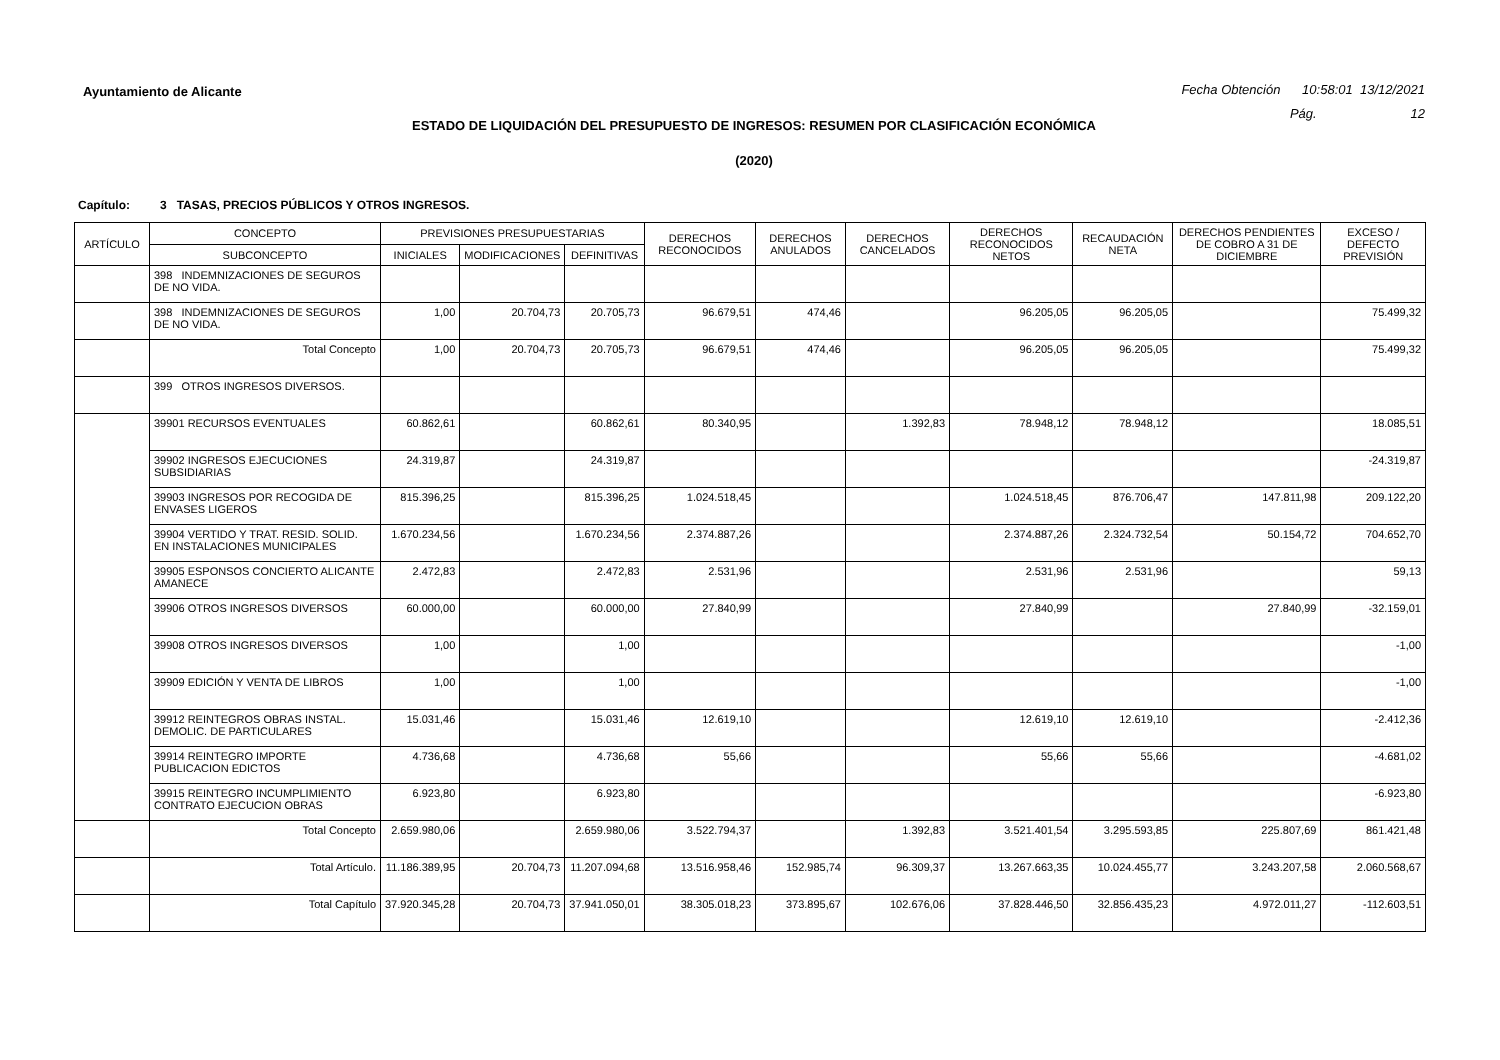Ayuntamiento de Alicante
Fecha Obtención 10:58:01 13/12/2021
Pág. 12
ESTADO DE LIQUIDACIÓN DEL PRESUPUESTO DE INGRESOS: RESUMEN POR CLASIFICACIÓN ECONÓMICA
(2020)
Capítulo: 3 TASAS, PRECIOS PÚBLICOS Y OTROS INGRESOS.
| ARTÍCULO | CONCEPTO | PREVISIONES PRESUPUESTARIAS | | | DERECHOS RECONOCIDOS | DERECHOS ANULADOS | DERECHOS CANCELADOS | DERECHOS RECONOCIDOS NETOS | RECAUDACIÓN NETA | DERECHOS PENDIENTES DE COBRO A 31 DE DICIEMBRE | EXCESO / DEFECTO PREVISIÓN |
| --- | --- | --- | --- | --- | --- | --- | --- | --- | --- | --- | --- |
| | SUBCONCEPTO | INICIALES | MODIFICACIONES | DEFINITIVAS | | | | | | | |
| | 398 INDEMNIZACIONES DE SEGUROS DE NO VIDA. | | | | | | | | | | |
| | 398 INDEMNIZACIONES DE SEGUROS DE NO VIDA. | 1,00 | 20.704,73 | 20.705,73 | 96.679,51 | 474,46 | | 96.205,05 | 96.205,05 | | 75.499,32 |
| | Total Concepto | 1,00 | 20.704,73 | 20.705,73 | 96.679,51 | 474,46 | | 96.205,05 | 96.205,05 | | 75.499,32 |
| | 399 OTROS INGRESOS DIVERSOS. | | | | | | | | | | |
| | 39901 RECURSOS EVENTUALES | 60.862,61 | | 60.862,61 | 80.340,95 | | 1.392,83 | 78.948,12 | 78.948,12 | | 18.085,51 |
| | 39902 INGRESOS EJECUCIONES SUBSIDIARIAS | 24.319,87 | | 24.319,87 | | | | | | | -24.319,87 |
| | 39903 INGRESOS POR RECOGIDA DE ENVASES LIGEROS | 815.396,25 | | 815.396,25 | 1.024.518,45 | | | 1.024.518,45 | 876.706,47 | 147.811,98 | 209.122,20 |
| | 39904 VERTIDO Y TRAT. RESID. SOLID. EN INSTALACIONES MUNICIPALES | 1.670.234,56 | | 1.670.234,56 | 2.374.887,26 | | | 2.374.887,26 | 2.324.732,54 | 50.154,72 | 704.652,70 |
| | 39905 ESPONSOS CONCIERTO ALICANTE AMANECE | 2.472,83 | | 2.472,83 | 2.531,96 | | | 2.531,96 | 2.531,96 | | 59,13 |
| | 39906 OTROS INGRESOS DIVERSOS | 60.000,00 | | 60.000,00 | 27.840,99 | | | 27.840,99 | | 27.840,99 | -32.159,01 |
| | 39908 OTROS INGRESOS DIVERSOS | 1,00 | | 1,00 | | | | | | | -1,00 |
| | 39909 EDICIÓN Y VENTA DE LIBROS | 1,00 | | 1,00 | | | | | | | -1,00 |
| | 39912 REINTEGROS OBRAS INSTAL. DEMOLIC. DE PARTICULARES | 15.031,46 | | 15.031,46 | 12.619,10 | | | 12.619,10 | 12.619,10 | | -2.412,36 |
| | 39914 REINTEGRO IMPORTE PUBLICACION EDICTOS | 4.736,68 | | 4.736,68 | 55,66 | | | 55,66 | 55,66 | | -4.681,02 |
| | 39915 REINTEGRO INCUMPLIMIENTO CONTRATO EJECUCION OBRAS | 6.923,80 | | 6.923,80 | | | | | | | -6.923,80 |
| | Total Concepto | 2.659.980,06 | | 2.659.980,06 | 3.522.794,37 | | 1.392,83 | 3.521.401,54 | 3.295.593,85 | 225.807,69 | 861.421,48 |
| | Total Artículo. | 11.186.389,95 | 20.704,73 | 11.207.094,68 | 13.516.958,46 | 152.985,74 | 96.309,37 | 13.267.663,35 | 10.024.455,77 | 3.243.207,58 | 2.060.568,67 |
| | Total Capítulo | 37.920.345,28 | 20.704,73 | 37.941.050,01 | 38.305.018,23 | 373.895,67 | 102.676,06 | 37.828.446,50 | 32.856.435,23 | 4.972.011,27 | -112.603,51 |